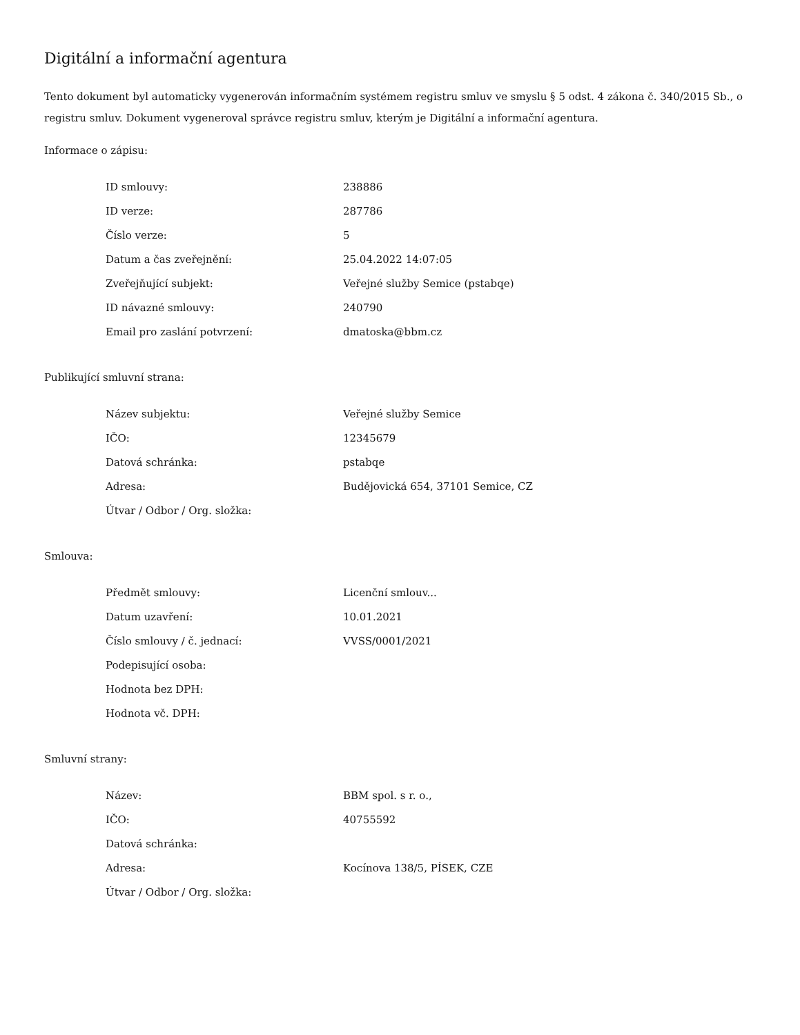Digitální a informační agentura
Tento dokument byl automaticky vygenerován informačním systémem registru smluv ve smyslu § 5 odst. 4 zákona č. 340/2015 Sb., o registru smluv. Dokument vygeneroval správce registru smluv, kterým je Digitální a informační agentura.
Informace o zápisu:
| ID smlouvy: | 238886 |
| ID verze: | 287786 |
| Číslo verze: | 5 |
| Datum a čas zveřejnění: | 25.04.2022 14:07:05 |
| Zveřejňující subjekt: | Veřejné služby Semice (pstabqe) |
| ID návazné smlouvy: | 240790 |
| Email pro zaslání potvrzení: | dmatoska@bbm.cz |
Publikující smluvní strana:
| Název subjektu: | Veřejné služby Semice |
| IČO: | 12345679 |
| Datová schránka: | pstabqe |
| Adresa: | Budějovická 654, 37101 Semice, CZ |
| Útvar / Odbor / Org. složka: | |
Smlouva:
| Předmět smlouvy: | Licenční smlouv... |
| Datum uzavření: | 10.01.2021 |
| Číslo smlouvy / č. jednací: | VVSS/0001/2021 |
| Podepisující osoba: | |
| Hodnota bez DPH: | |
| Hodnota vč. DPH: | |
Smluvní strany:
| Název: | BBM spol. s r. o., |
| IČO: | 40755592 |
| Datová schránka: | |
| Adresa: | Kocínova 138/5, PÍSEK, CZE |
| Útvar / Odbor / Org. složka: | |